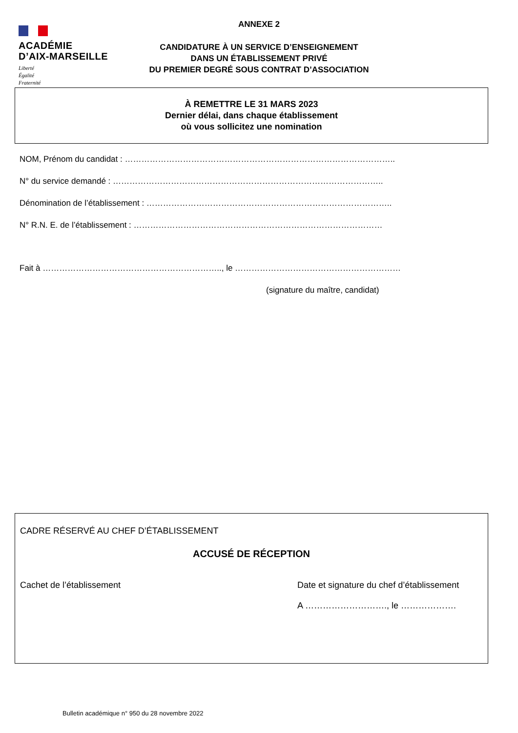ACADÉMIE
D’AIX-MARSEILLE
Liberté
Égalité
Fraternité
ANNEXE 2
CANDIDATURE À UN SERVICE D’ENSEIGNEMENT
DANS UN ÉTABLISSEMENT PRIVÉ
DU PREMIER DEGRÉ SOUS CONTRAT D’ASSOCIATION
À REMETTRE LE 31 MARS 2023
Dernier délai, dans chaque établissement
où vous sollicitez une nomination
NOM, Prénom du candidat : ……………………………………………………………………………………..
N° du service demandé : ……………………………………………………………………………………..
Dénomination de l’établissement : ……………………………………………………………………………..
N° R.N. E. de l’établissement : ………………………………………………………………………………
Fait à ……………………………………………………….., le ……………………………………………………
(signature du maître, candidat)
CADRE RÉSERVÉ AU CHEF D’ÉTABLISSEMENT
ACCUSÉ DE RÉCEPTION
Cachet de l’établissement Date et signature du chef d’établissement
A ………………………., le ……………….
Bulletin académique n° 950 du 28 novembre 2022